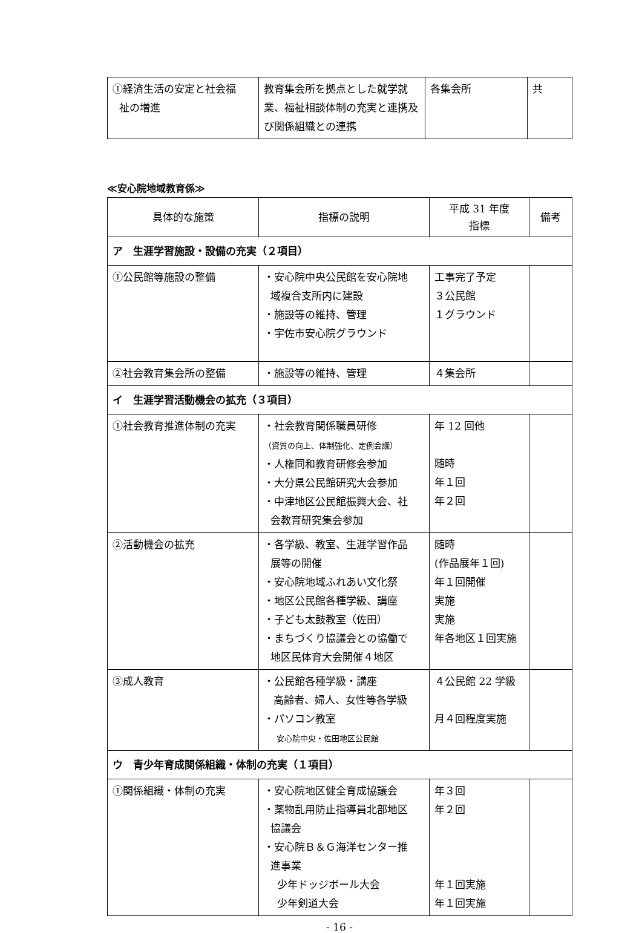| ①経済生活の安定と社会福 祉の増進 | 教育集会所を拠点とした就学就業、福祉相談体制の充実と連携及び関係組織との連携 | 各集会所 | 共 |
≪安心院地域教育係≫
| 具体的な施策 | 指標の説明 | 平成 31 年度 指標 | 備考 |
| --- | --- | --- | --- |
| ア 生涯学習施設・設備の充実（２項目） | | | |
| ①公民館等施設の整備 | ・安心院中央公民館を安心院地 域複合支所内に建設 ・施設等の維持、管理 ・宇佐市安心院グラウンド | 工事完了予定 ３公民館 １グラウンド | |
| ②社会教育集会所の整備 | ・施設等の維持、管理 | ４集会所 | |
| イ 生涯学習活動機会の拡充（３項目） | | | |
| ①社会教育推進体制の充実 | ・社会教育関係職員研修 （資質の向上、体制強化、定例会議） ・人権同和教育研修会参加 ・大分県公民館研究大会参加 ・中津地区公民館振興大会、社 会教育研究集会参加 | 年 12 回他 随時 年１回 年２回 | |
| ②活動機会の拡充 | ・各学級、教室、生涯学習作品 展等の開催 ・安心院地域ふれあい文化祭 ・地区公民館各種学級、講座 ・子ども太鼓教室（佐田） ・まちづくり協議会との協働で 地区民体育大会開催４地区 | 随時 (作品展年１回) 年１回開催 実施 実施 年各地区１回実施 | |
| ③成人教育 | ・公民館各種学級・講座 高齢者、婦人、女性等各学級 ・パソコン教室 安心院中央・佐田地区公民館 | ４公民館 22 学級 月４回程度実施 | |
| ウ 青少年育成関係組織・体制の充実（１項目） | | | |
| ①関係組織・体制の充実 | ・安心院地区健全育成協議会 ・薬物乱用防止指導員北部地区 協議会 ・安心院Ｂ＆Ｇ海洋センター推 進事業 少年ドッジボール大会 少年剣道大会 | 年３回 年２回 年１回実施 年１回実施 | |
- 16 -